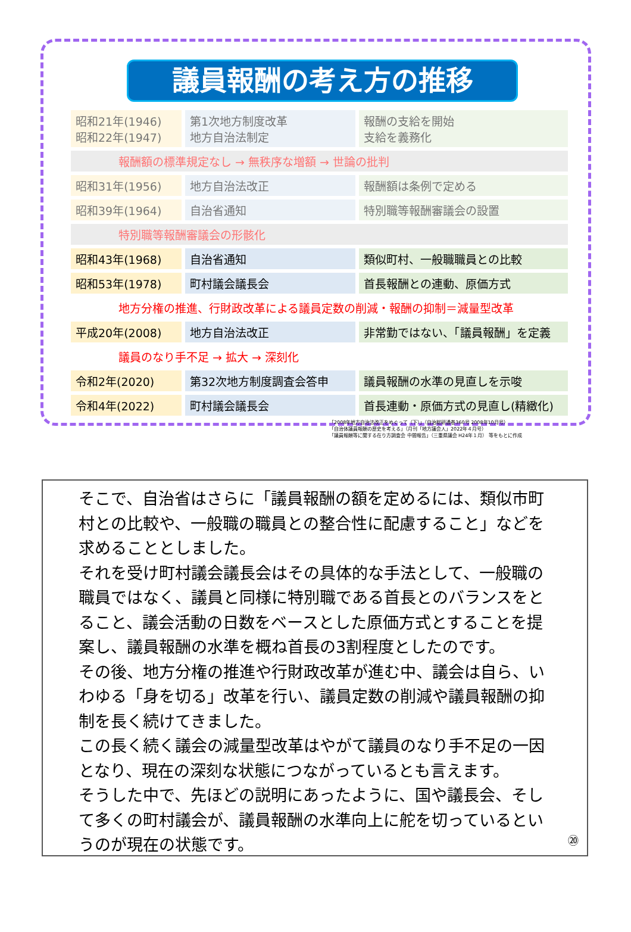議員報酬の考え方の推移
| 昭和21年(1946) 昭和22年(1947) | 第1次地方制度改革 地方自治法制定 | 報酬の支給を開始 支給を義務化 |
| 報酬額の標準規定なし → 無秩序な増額 → 世論の批判 | | |
| 昭和31年(1956) | 地方自治法改正 | 報酬額は条例で定める |
| 昭和39年(1964) | 自治省通知 | 特別職等報酬審議会の設置 |
| 特別職等報酬審議会の形骸化 | | |
| 昭和43年(1968) | 自治省通知 | 類似町村、一般職職員との比較 |
| 昭和53年(1978) | 町村議会議長会 | 首長報酬との連動、原価方式 |
| 地方分権の推進、行財政改革による議員定数の削減・報酬の抑制＝減量型改革 | | |
| 平成20年(2008) | 地方自治法改正 | 非常勤ではない、「議員報酬」を定義 |
| 議員のなり手不足 → 拡大 → 深刻化 | | |
| 令和2年(2020) | 第32次地方制度調査会答申 | 議員報酬の水準の見直しを示唆 |
| 令和4年(2022) | 町村議会議長会 | 首長連動・原価方式の見直し(精緻化) |
「2008年地方自治法改正をめぐって（下）」（自治総研通巻360号 2008年10月号）
「自治体議員報酬の歴史を考える」（月刊「地方議会人」2022年４月号）
「議員報酬等に関する在り方調査会 中間報告」（三重県議会 H24年１月） 等をもとに作成
そこで、自治省はさらに「議員報酬の額を定めるには、類似市町村との比較や、一般職の職員との整合性に配慮すること」などを求めることとしました。
それを受け町村議会議長会はその具体的な手法として、一般職の職員ではなく、議員と同様に特別職である首長とのバランスをとること、議会活動の日数をベースとした原価方式とすることを提案し、議員報酬の水準を概ね首長の3割程度としたのです。
その後、地方分権の推進や行財政改革が進む中、議会は自ら、いわゆる「身を切る」改革を行い、議員定数の削減や議員報酬の抑制を長く続けてきました。
この長く続く議会の減量型改革はやがて議員のなり手不足の一因となり、現在の深刻な状態につながっているとも言えます。
そうした中で、先ほどの説明にあったように、国や議長会、そして多くの町村議会が、議員報酬の水準向上に舵を切っているというのが現在の状態です。
⑳